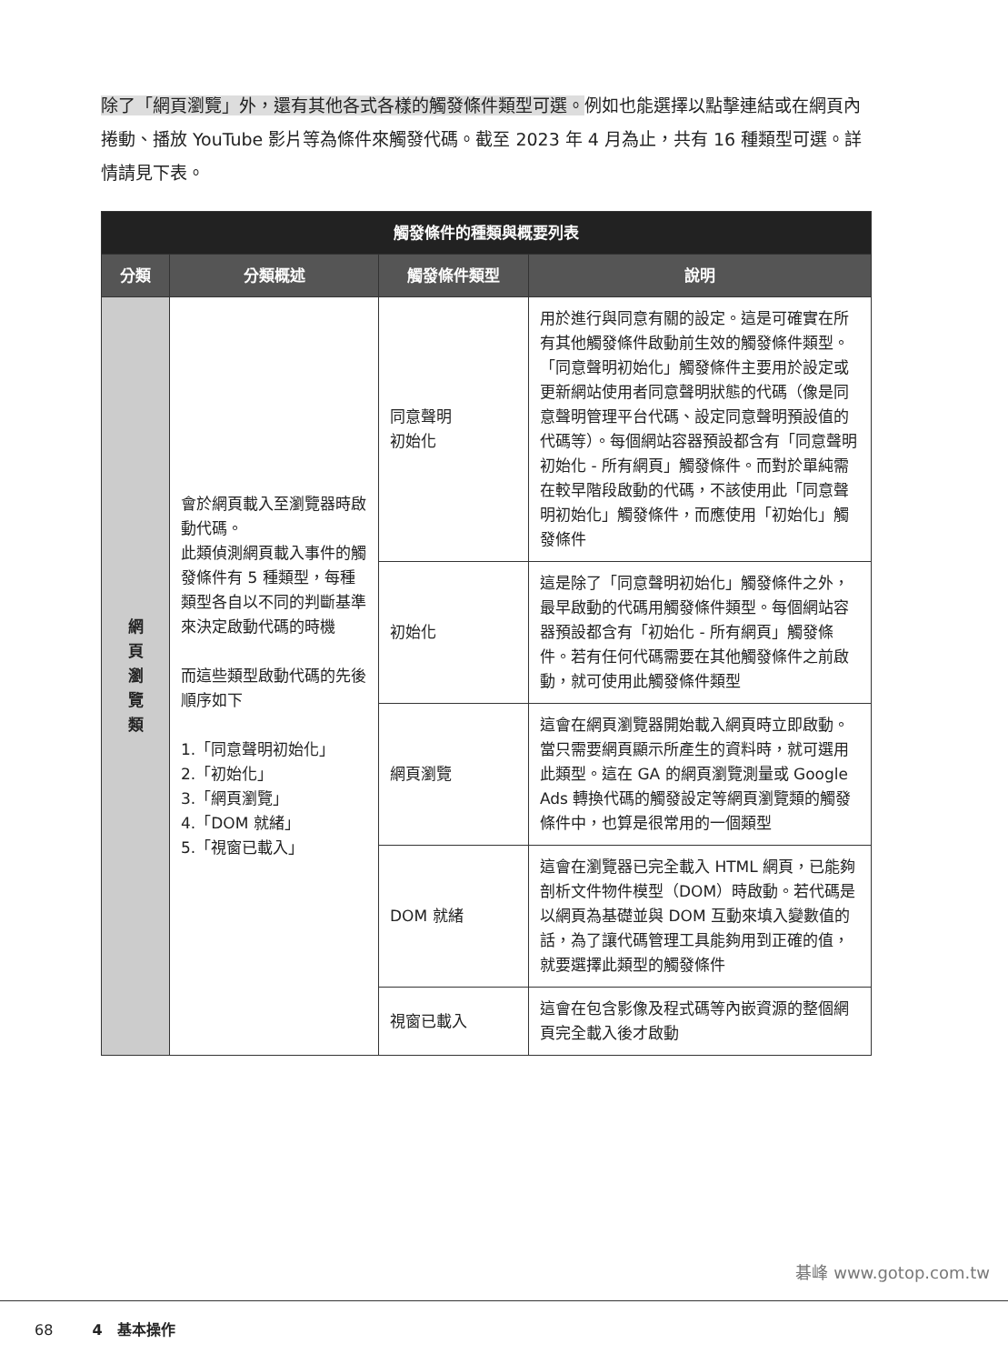除了「網頁瀏覽」外，還有其他各式各樣的觸發條件類型可選。例如也能選擇以點擊連結或在網頁內捲動、播放 YouTube 影片等為條件來觸發代碼。截至 2023 年 4 月為止，共有 16 種類型可選。詳情請見下表。
| 觸發條件的種類與概要列表 | | | |
| --- | --- | --- | --- |
| 分類 | 分類概述 | 觸發條件類型 | 說明 |
| 網 頁 瀏 覽 類 | 會於網頁載入至瀏覽器時啟動代碼。 此類偵測網頁載入事件的觸發條件有 5 種類型，每種類型各自以不同的判斷基準來決定啟動代碼的時機 而這些類型啟動代碼的先後順序如下 1.「同意聲明初始化」 2.「初始化」 3.「網頁瀏覽」 4.「DOM 就緒」 5.「視窗已載入」 | 同意聲明 初始化 | 用於進行與同意有關的設定。這是可確實在所有其他觸發條件啟動前生效的觸發條件類型。「同意聲明初始化」觸發條件主要用於設定或更新網站使用者同意聲明狀態的代碼（像是同意聲明管理平台代碼、設定同意聲明預設值的代碼等）。每個網站容器預設都含有「同意聲明初始化 - 所有網頁」觸發條件。而對於單純需在較早階段啟動的代碼，不該使用此「同意聲明初始化」觸發條件，而應使用「初始化」觸發條件 |
| | | 初始化 | 這是除了「同意聲明初始化」觸發條件之外，最早啟動的代碼用觸發條件類型。每個網站容器預設都含有「初始化 - 所有網頁」觸發條件。若有任何代碼需要在其他觸發條件之前啟動，就可使用此觸發條件類型 |
| | | 網頁瀏覽 | 這會在網頁瀏覽器開始載入網頁時立即啟動。當只需要網頁顯示所產生的資料時，就可選用此類型。這在 GA 的網頁瀏覽測量或 Google Ads 轉換代碼的觸發設定等網頁瀏覽類的觸發條件中，也算是很常用的一個類型 |
| | | DOM 就緒 | 這會在瀏覽器已完全載入 HTML 網頁，已能夠剖析文件物件模型（DOM）時啟動。若代碼是以網頁為基礎並與 DOM 互動來填入變數值的話，為了讓代碼管理工具能夠用到正確的值，就要選擇此類型的觸發條件 |
| | | 視窗已載入 | 這會在包含影像及程式碼等內嵌資源的整個網頁完全載入後才啟動 |
碁峰 www.gotop.com.tw
68 4　基本操作